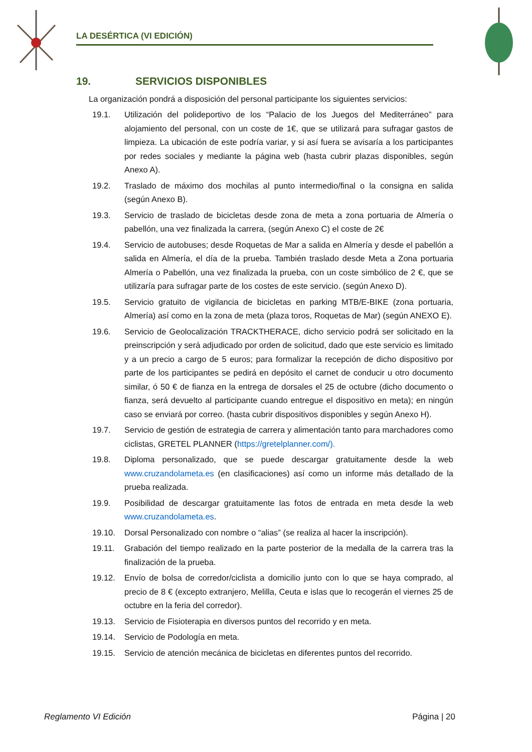LA DESÉRTICA (VI EDICIÓN)
19. SERVICIOS DISPONIBLES
La organización pondrá a disposición del personal participante los siguientes servicios:
19.1. Utilización del polideportivo de los “Palacio de los Juegos del Mediterráneo” para alojamiento del personal, con un coste de 1€, que se utilizará para sufragar gastos de limpieza. La ubicación de este podría variar, y si así fuera se avisaría a los participantes por redes sociales y mediante la página web (hasta cubrir plazas disponibles, según Anexo A).
19.2. Traslado de máximo dos mochilas al punto intermedio/final o la consigna en salida (según Anexo B).
19.3. Servicio de traslado de bicicletas desde zona de meta a zona portuaria de Almería o pabellón, una vez finalizada la carrera, (según Anexo C) el coste de 2€
19.4. Servicio de autobuses; desde Roquetas de Mar a salida en Almería y desde el pabellón a salida en Almería, el día de la prueba. También traslado desde Meta a Zona portuaria Almería o Pabellón, una vez finalizada la prueba, con un coste simbólico de 2 €, que se utilizaría para sufragar parte de los costes de este servicio. (según Anexo D).
19.5. Servicio gratuito de vigilancia de bicicletas en parking MTB/E-BIKE (zona portuaria, Almería) así como en la zona de meta (plaza toros, Roquetas de Mar) (según ANEXO E).
19.6. Servicio de Geolocalización TRACKTHERACE, dicho servicio podrá ser solicitado en la preinscripción y será adjudicado por orden de solicitud, dado que este servicio es limitado y a un precio a cargo de 5 euros; para formalizar la recepción de dicho dispositivo por parte de los participantes se pedirá en depósito el carnet de conducir u otro documento similar, ó 50 € de fianza en la entrega de dorsales el 25 de octubre (dicho documento o fianza, será devuelto al participante cuando entregue el dispositivo en meta); en ningún caso se enviará por correo. (hasta cubrir dispositivos disponibles y según Anexo H).
19.7. Servicio de gestión de estrategia de carrera y alimentación tanto para marchadores como ciclistas, GRETEL PLANNER (https://gretelplanner.com/).
19.8. Diploma personalizado, que se puede descargar gratuitamente desde la web www.cruzandolameta.es (en clasificaciones) así como un informe más detallado de la prueba realizada.
19.9. Posibilidad de descargar gratuitamente las fotos de entrada en meta desde la web www.cruzandolameta.es.
19.10. Dorsal Personalizado con nombre o “alias” (se realiza al hacer la inscripción).
19.11. Grabación del tiempo realizado en la parte posterior de la medalla de la carrera tras la finalización de la prueba.
19.12. Envío de bolsa de corredor/ciclista a domicilio junto con lo que se haya comprado, al precio de 8 € (excepto extranjero, Melilla, Ceuta e islas que lo recogerán el viernes 25 de octubre en la feria del corredor).
19.13. Servicio de Fisioterapia en diversos puntos del recorrido y en meta.
19.14. Servicio de Podología en meta.
19.15. Servicio de atención mecánica de bicicletas en diferentes puntos del recorrido.
Reglamento VI Edición Página | 20